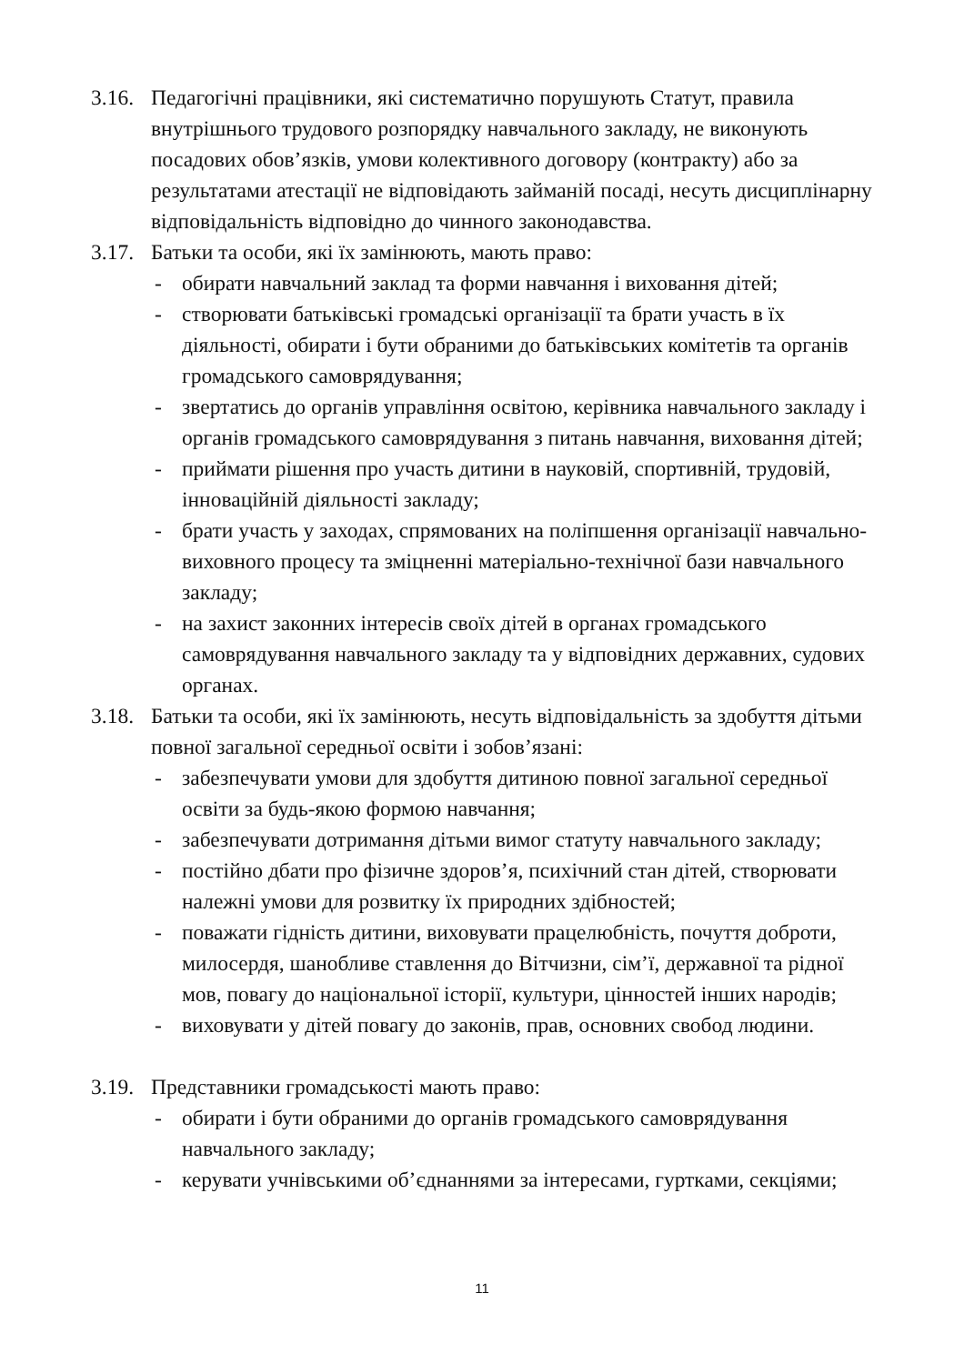3.16.
Педагогічні працівники, які систематично порушують Статут, правила внутрішнього трудового розпорядку навчального закладу, не виконують посадових обов’язків, умови колективного договору (контракту) або за результатами атестації не відповідають займаній посаді, несуть дисциплінарну відповідальність відповідно до чинного законодавства.
3.17.
Батьки та особи, які їх замінюють, мають право:
- обирати навчальний заклад та форми навчання і виховання дітей;
- створювати батьківські громадські організації та брати участь в їх діяльності, обирати і бути обраними до батьківських комітетів та органів громадського самоврядування;
- звертатись до органів управління освітою, керівника навчального закладу і органів громадського самоврядування з питань навчання, виховання дітей;
- приймати рішення про участь дитини в науковій, спортивній, трудовій, інноваційній діяльності закладу;
- брати участь у заходах, спрямованих на поліпшення організації навчально-виховного процесу та зміцненні матеріально-технічної бази навчального закладу;
- на захист законних інтересів своїх дітей в органах громадського самоврядування навчального закладу та у відповідних державних, судових органах.
3.18.
Батьки та особи, які їх замінюють, несуть відповідальність за здобуття дітьми повної загальної середньої освіти і зобов’язані:
- забезпечувати умови для здобуття дитиною повної загальної середньої освіти за будь-якою формою навчання;
- забезпечувати дотримання дітьми вимог статуту навчального закладу;
- постійно дбати про фізичне здоров’я, психічний стан дітей, створювати належні умови для розвитку їх природних здібностей;
- поважати гідність дитини, виховувати працелюбність, почуття доброти, милосердя, шанобливе ставлення до Вітчизни, сім’ї, державної та рідної мов, повагу до національної історії, культури, цінностей інших народів;
- виховувати у дітей повагу до законів, прав, основних свобод людини.
3.19.
Представники громадськості мають право:
- обирати і бути обраними до органів громадського самоврядування навчального закладу;
- керувати учнівськими об’єднаннями за інтересами, гуртками, секціями;
11